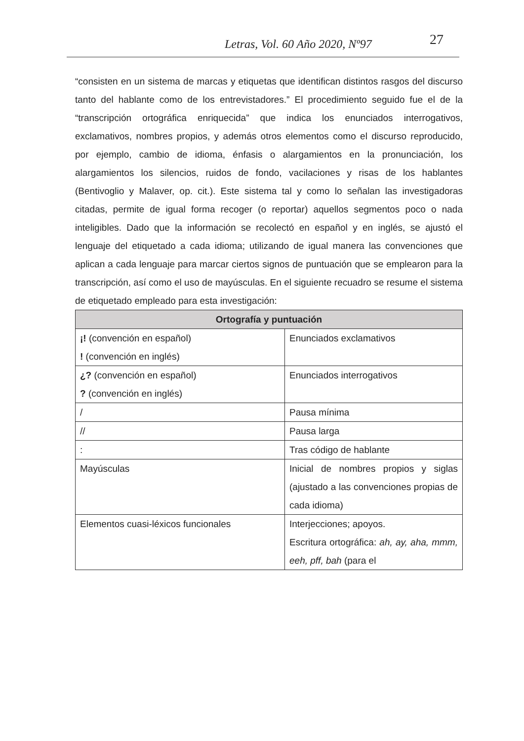Letras, Vol. 60 Año 2020, Nº97 27
“consisten en un sistema de marcas y etiquetas que identifican distintos rasgos del discurso tanto del hablante como de los entrevistadores.” El procedimiento seguido fue el de la “transcripción ortográfica enriquecida” que indica los enunciados interrogativos, exclamativos, nombres propios, y además otros elementos como el discurso reproducido, por ejemplo, cambio de idioma, énfasis o alargamientos en la pronunciación, los alargamientos los silencios, ruidos de fondo, vacilaciones y risas de los hablantes (Bentivoglio y Malaver, op. cit.). Este sistema tal y como lo señalan las investigadoras citadas, permite de igual forma recoger (o reportar) aquellos segmentos poco o nada inteligibles. Dado que la información se recolectó en español y en inglés, se ajustó el lenguaje del etiquetado a cada idioma; utilizando de igual manera las convenciones que aplican a cada lenguaje para marcar ciertos signos de puntuación que se emplearon para la transcripción, así como el uso de mayúsculas. En el siguiente recuadro se resume el sistema de etiquetado empleado para esta investigación:
| Ortografía y puntuación | |
| --- | --- |
| ¡! (convención en español) ! (convención en inglés) | Enunciados exclamativos |
| ¿? (convención en español) ? (convención en inglés) | Enunciados interrogativos |
| / | Pausa mínima |
| // | Pausa larga |
| : | Tras código de hablante |
| Mayúsculas | Inicial de nombres propios y siglas (ajustado a las convenciones propias de cada idioma) |
| Elementos cuasi-léxicos funcionales | Interjecciones; apoyos. Escritura ortográfica: ah, ay, aha, mmm, eeh, pff, bah (para el |